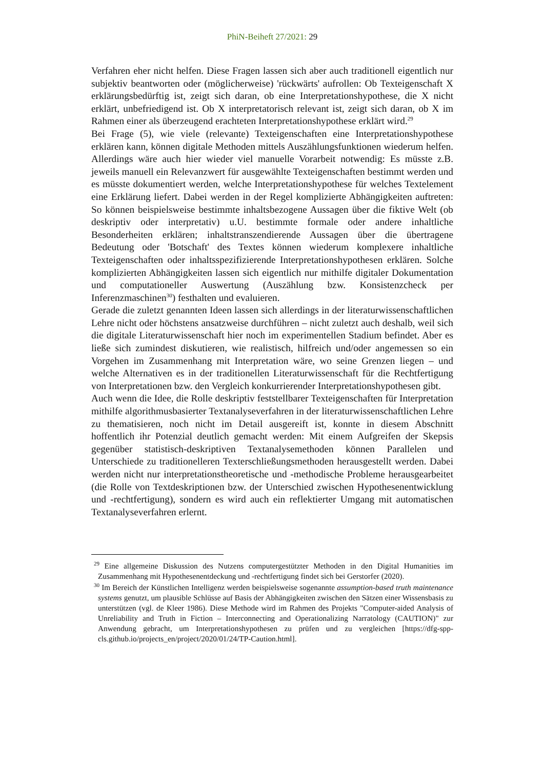PhiN-Beiheft 27/2021: 29
Verfahren eher nicht helfen. Diese Fragen lassen sich aber auch traditionell eigentlich nur subjektiv beantworten oder (möglicherweise) 'rückwärts' aufrollen: Ob Texteigenschaft X erklärungsbedürftig ist, zeigt sich daran, ob eine Interpretationshypothese, die X nicht erklärt, unbefriedigend ist. Ob X interpretatorisch relevant ist, zeigt sich daran, ob X im Rahmen einer als überzeugend erachteten Interpretationshypothese erklärt wird.<sup>29</sup>
Bei Frage (5), wie viele (relevante) Texteigenschaften eine Interpretationshypothese erklären kann, können digitale Methoden mittels Auszählungsfunktionen wiederum helfen. Allerdings wäre auch hier wieder viel manuelle Vorarbeit notwendig: Es müsste z.B. jeweils manuell ein Relevanzwert für ausgewählte Texteigenschaften bestimmt werden und es müsste dokumentiert werden, welche Interpretationshypothese für welches Textelement eine Erklärung liefert. Dabei werden in der Regel komplizierte Abhängigkeiten auftreten: So können beispielsweise bestimmte inhaltsbezogene Aussagen über die fiktive Welt (ob deskriptiv oder interpretativ) u.U. bestimmte formale oder andere inhaltliche Besonderheiten erklären; inhaltstranszendierende Aussagen über die übertragene Bedeutung oder 'Botschaft' des Textes können wiederum komplexere inhaltliche Texteigenschaften oder inhaltsspezifizierende Interpretationshypothesen erklären. Solche komplizierten Abhängigkeiten lassen sich eigentlich nur mithilfe digitaler Dokumentation und computationeller Auswertung (Auszählung bzw. Konsistenzcheck per Inferenzmaschinen<sup>30</sup>) festhalten und evaluieren.
Gerade die zuletzt genannten Ideen lassen sich allerdings in der literaturwissenschaftlichen Lehre nicht oder höchstens ansatzweise durchführen – nicht zuletzt auch deshalb, weil sich die digitale Literaturwissenschaft hier noch im experimentellen Stadium befindet. Aber es ließe sich zumindest diskutieren, wie realistisch, hilfreich und/oder angemessen so ein Vorgehen im Zusammenhang mit Interpretation wäre, wo seine Grenzen liegen – und welche Alternativen es in der traditionellen Literaturwissenschaft für die Rechtfertigung von Interpretationen bzw. den Vergleich konkurrierender Interpretationshypothesen gibt.
Auch wenn die Idee, die Rolle deskriptiv feststellbarer Texteigenschaften für Interpretation mithilfe algorithmusbasierter Textanalyseverfahren in der literaturwissenschaftlichen Lehre zu thematisieren, noch nicht im Detail ausgereift ist, konnte in diesem Abschnitt hoffentlich ihr Potenzial deutlich gemacht werden: Mit einem Aufgreifen der Skepsis gegenüber statistisch-deskriptiven Textanalysemethoden können Parallelen und Unterschiede zu traditionelleren Texterschließungsmethoden herausgestellt werden. Dabei werden nicht nur interpretationstheoretische und -methodische Probleme herausgearbeitet (die Rolle von Textdeskriptionen bzw. der Unterschied zwischen Hypothesenentwicklung und -rechtfertigung), sondern es wird auch ein reflektierter Umgang mit automatischen Textanalyseverfahren erlernt.
<sup>29</sup> Eine allgemeine Diskussion des Nutzens computergestützter Methoden in den Digital Humanities im Zusammenhang mit Hypothesenentdeckung und -rechtfertigung findet sich bei Gerstorfer (2020).
<sup>30</sup> Im Bereich der Künstlichen Intelligenz werden beispielsweise sogenannte assumption-based truth maintenance systems genutzt, um plausible Schlüsse auf Basis der Abhängigkeiten zwischen den Sätzen einer Wissensbasis zu unterstützen (vgl. de Kleer 1986). Diese Methode wird im Rahmen des Projekts "Computer-aided Analysis of Unreliability and Truth in Fiction – Interconnecting and Operationalizing Narratology (CAUTION)" zur Anwendung gebracht, um Interpretationshypothesen zu prüfen und zu vergleichen [https://dfg-spp-cls.github.io/projects_en/project/2020/01/24/TP-Caution.html].